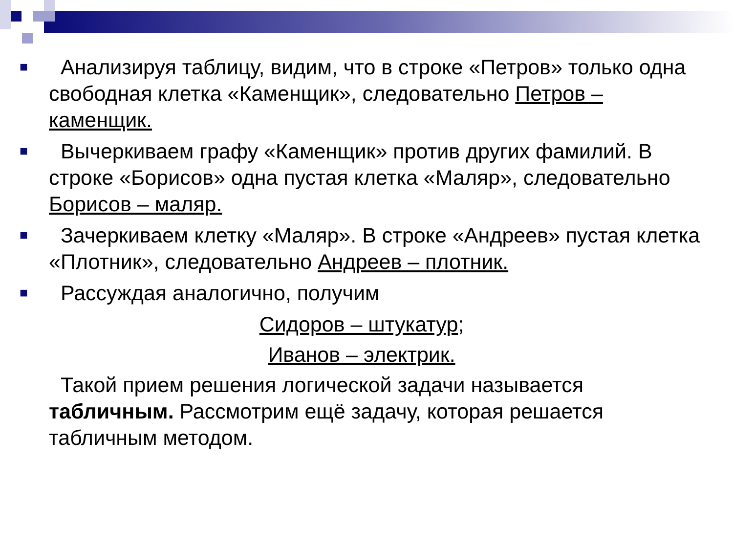■
Анализируя таблицу, видим, что в строке «Петров» только одна свободная клетка «Каменщик», следовательно Петров – каменщик.
■
Вычеркиваем графу «Каменщик» против других фамилий. В строке «Борисов» одна пустая клетка «Маляр», следовательно Борисов – маляр.
■
Зачеркиваем клетку «Маляр». В строке «Андреев» пустая клетка «Плотник», следовательно Андреев – плотник.
■
Рассуждая аналогично, получим
Сидоров – штукатур;
Иванов – электрик.
Такой прием решения логической задачи называется табличным. Рассмотрим ещё задачу, которая решается табличным методом.